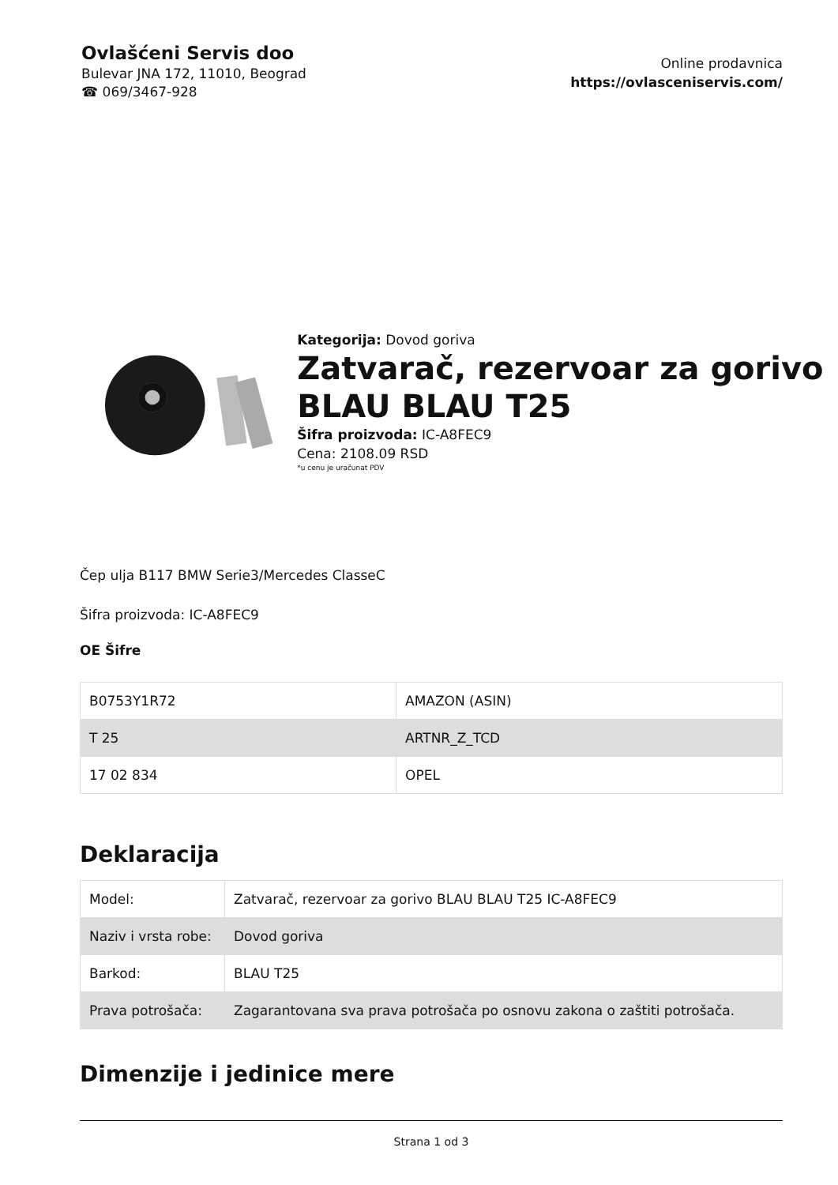Ovlašćeni Servis doo
Bulevar JNA 172, 11010, Beograd
☎ 069/3467-928
Online prodavnica
https://ovlasceniservis.com/
Kategorija: Dovod goriva
Zatvarač, rezervoar za gorivo BLAU BLAU T25
Šifra proizvoda: IC-A8FEC9
Cena: 2108.09 RSD
*u cenu je uračunat PDV
Čep ulja B117 BMW Serie3/Mercedes ClasseC
Šifra proizvoda: IC-A8FEC9
OE Šifre
| B0753Y1R72 | AMAZON (ASIN) |
| T 25 | ARTNR_Z_TCD |
| 17 02 834 | OPEL |
Deklaracija
| Model: | Zatvarač, rezervoar za gorivo BLAU BLAU T25 IC-A8FEC9 |
| Naziv i vrsta robe: | Dovod goriva |
| Barkod: | BLAU T25 |
| Prava potrošača: | Zagarantovana sva prava potrošača po osnovu zakona o zaštiti potrošača. |
Dimenzije i jedinice mere
Strana 1 od 3